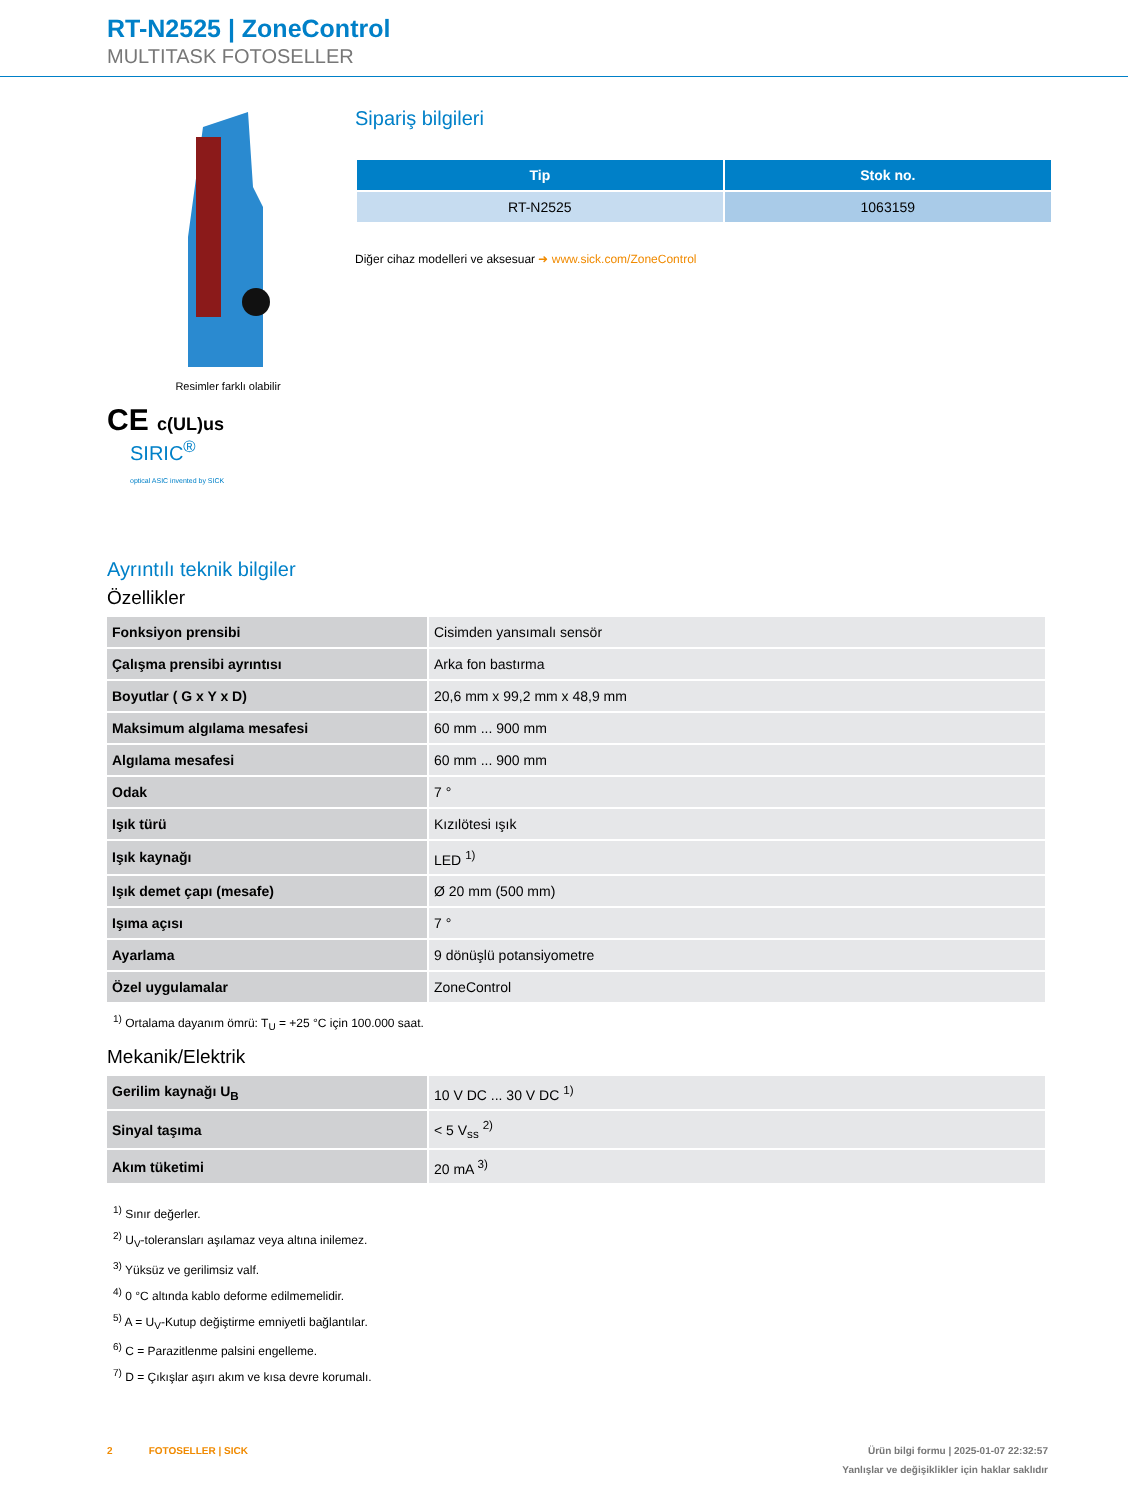RT-N2525 | ZoneControl
MULTITASK FOTOSELLER
Resimler farklı olabilir
CE c(UL)us
SIRIC<sup>®</sup>
optical ASIC invented by SICK
Sipariş bilgileri
| Tip | Stok no. |
| --- | --- |
| RT-N2525 | 1063159 |
Diğer cihaz modelleri ve aksesuar ➜ www.sick.com/ZoneControl
Ayrıntılı teknik bilgiler
Özellikler
| Fonksiyon prensibi | Cisimden yansımalı sensör |
| Çalışma prensibi ayrıntısı | Arka fon bastırma |
| Boyutlar ( G x Y x D) | 20,6 mm x 99,2 mm x 48,9 mm |
| Maksimum algılama mesafesi | 60 mm ... 900 mm |
| Algılama mesafesi | 60 mm ... 900 mm |
| Odak | 7 ° |
| Işık türü | Kızılötesi ışık |
| Işık kaynağı | LED <sup>1)</sup> |
| Işık demet çapı (mesafe) | Ø 20 mm (500 mm) |
| Işıma açısı | 7 ° |
| Ayarlama | 9 dönüşlü potansiyometre |
| Özel uygulamalar | ZoneControl |
<sup>1)</sup> Ortalama dayanım ömrü: T<sub>U</sub> = +25 °C için 100.000 saat.
Mekanik/Elektrik
| Gerilim kaynağı U<sub>B</sub> | 10 V DC ... 30 V DC <sup>1)</sup> |
| Sinyal taşıma | < 5 V<sub>ss</sub> <sup>2)</sup> |
| Akım tüketimi | 20 mA <sup>3)</sup> |
<sup>1)</sup> Sınır değerler.
<sup>2)</sup> U<sub>V</sub>-toleransları aşılamaz veya altına inilemez.
<sup>3)</sup> Yüksüz ve gerilimsiz valf.
<sup>4)</sup> 0 °C altında kablo deforme edilmemelidir.
<sup>5)</sup> A = U<sub>V</sub>-Kutup değiştirme emniyetli bağlantılar.
<sup>6)</sup> C = Parazitlenme palsini engelleme.
<sup>7)</sup> D = Çıkışlar aşırı akım ve kısa devre korumalı.
2 FOTOSELLER | SICK Ürün bilgi formu | 2025-01-07 22:32:57
Yanlışlar ve değişiklikler için haklar saklıdır